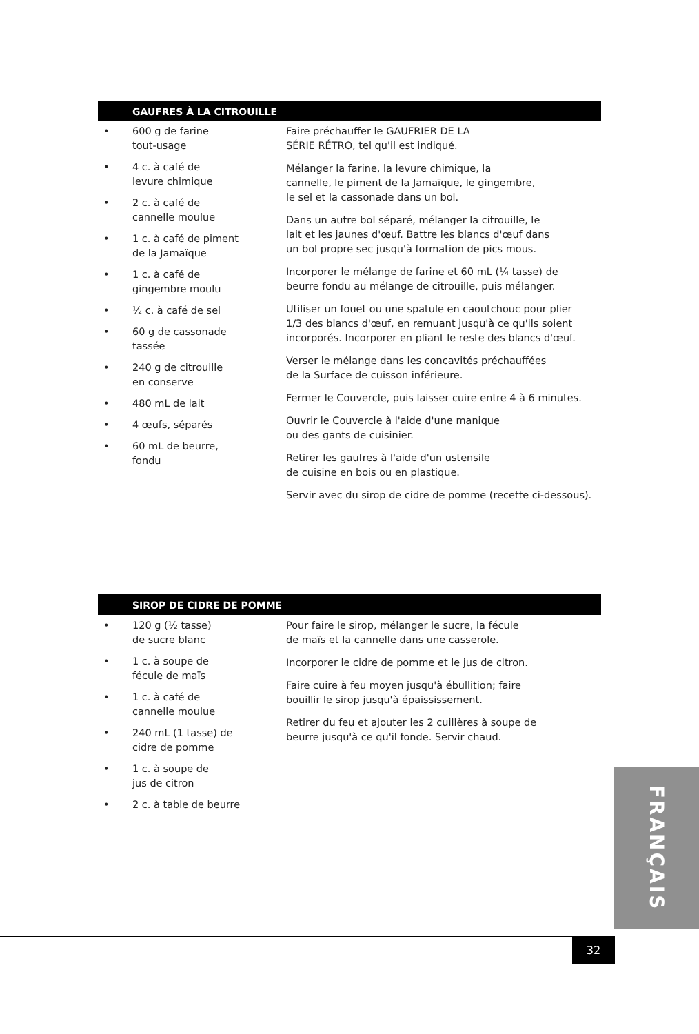GAUFRES À LA CITROUILLE
• 600 g de farine
tout-usage
• 4 c. à café de
levure chimique
• 2 c. à café de
cannelle moulue
• 1 c. à café de piment
de la Jamaïque
• 1 c. à café de
gingembre moulu
• ½ c. à café de sel
• 60 g de cassonade
tassée
• 240 g de citrouille
en conserve
• 480 mL de lait
• 4 œufs, séparés
• 60 mL de beurre,
fondu
Faire préchauffer le GAUFRIER DE LA
SÉRIE RÉTRO, tel qu'il est indiqué.
Mélanger la farine, la levure chimique, la
cannelle, le piment de la Jamaïque, le gingembre,
le sel et la cassonade dans un bol.
Dans un autre bol séparé, mélanger la citrouille, le
lait et les jaunes d'œuf. Battre les blancs d'œuf dans
un bol propre sec jusqu'à formation de pics mous.
Incorporer le mélange de farine et 60 mL (¼ tasse) de
beurre fondu au mélange de citrouille, puis mélanger.
Utiliser un fouet ou une spatule en caoutchouc pour plier
1/3 des blancs d'œuf, en remuant jusqu'à ce qu'ils soient
incorporés. Incorporer en pliant le reste des blancs d'œuf.
Verser le mélange dans les concavités préchauffées
de la Surface de cuisson inférieure.
Fermer le Couvercle, puis laisser cuire entre 4 à 6 minutes.
Ouvrir le Couvercle à l'aide d'une manique
ou des gants de cuisinier.
Retirer les gaufres à l'aide d'un ustensile
de cuisine en bois ou en plastique.
Servir avec du sirop de cidre de pomme (recette ci-dessous).
SIROP DE CIDRE DE POMME
• 120 g (½ tasse)
de sucre blanc
• 1 c. à soupe de
fécule de maïs
• 1 c. à café de
cannelle moulue
• 240 mL (1 tasse) de
cidre de pomme
• 1 c. à soupe de
jus de citron
• 2 c. à table de beurre
Pour faire le sirop, mélanger le sucre, la fécule
de maïs et la cannelle dans une casserole.
Incorporer le cidre de pomme et le jus de citron.
Faire cuire à feu moyen jusqu'à ébullition; faire
bouillir le sirop jusqu'à épaississement.
Retirer du feu et ajouter les 2 cuillères à soupe de
beurre jusqu'à ce qu'il fonde. Servir chaud.
FRANÇAIS
32